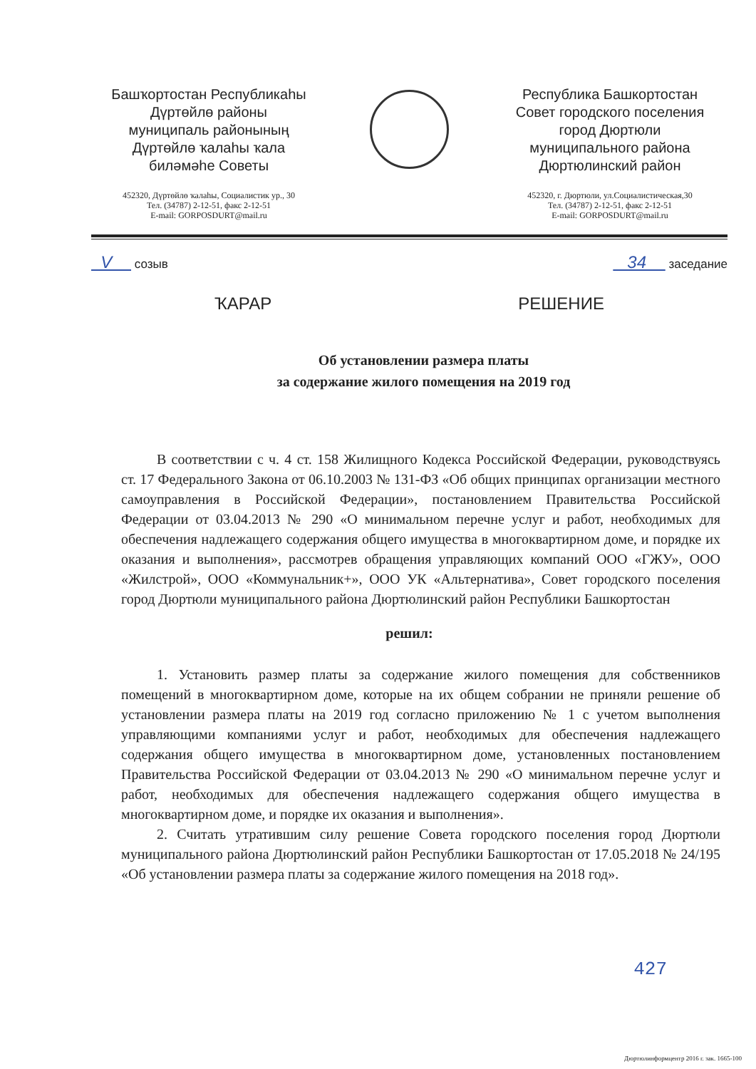Башҡортостан Республикаһы
Дүртөйлө районы
муниципаль районының
Дүртөйлө ҡалаһы ҡала
биләмәһе Советы
452320, Дүртөйлө ҡалаһы, Социалистик ур., 30
Тел. (34787) 2-12-51, факс 2-12-51
E-mail: GORPOSDURT@mail.ru
Республика Башкортостан
Совет городского поселения
город Дюртюли
муниципального района
Дюртюлинский район
452320, г. Дюртюли, ул.Социалистическая,30
Тел. (34787) 2-12-51, факс 2-12-51
E-mail: GORPOSDURT@mail.ru
V созыв 34 заседание
ҠАРАР РЕШЕНИЕ
Об установлении размера платы
за содержание жилого помещения на 2019 год
В соответствии с ч. 4 ст. 158 Жилищного Кодекса Российской Федерации, руководствуясь ст. 17 Федерального Закона от 06.10.2003 № 131-ФЗ «Об общих принципах организации местного самоуправления в Российской Федерации», постановлением Правительства Российской Федерации от 03.04.2013 № 290 «О минимальном перечне услуг и работ, необходимых для обеспечения надлежащего содержания общего имущества в многоквартирном доме, и порядке их оказания и выполнения», рассмотрев обращения управляющих компаний ООО «ГЖУ», ООО «Жилстрой», ООО «Коммунальник+», ООО УК «Альтернатива», Совет городского поселения город Дюртюли муниципального района Дюртюлинский район Республики Башкортостан
решил:
1. Установить размер платы за содержание жилого помещения для собственников помещений в многоквартирном доме, которые на их общем собрании не приняли решение об установлении размера платы на 2019 год согласно приложению № 1 с учетом выполнения управляющими компаниями услуг и работ, необходимых для обеспечения надлежащего содержания общего имущества в многоквартирном доме, установленных постановлением Правительства Российской Федерации от 03.04.2013 № 290 «О минимальном перечне услуг и работ, необходимых для обеспечения надлежащего содержания общего имущества в многоквартирном доме, и порядке их оказания и выполнения».
2. Считать утратившим силу решение Совета городского поселения город Дюртюли муниципального района Дюртюлинский район Республики Башкортостан от 17.05.2018 № 24/195 «Об установлении размера платы за содержание жилого помещения на 2018 год».
427
Дюртюлинформцентр 2016 г. зак. 1665-100